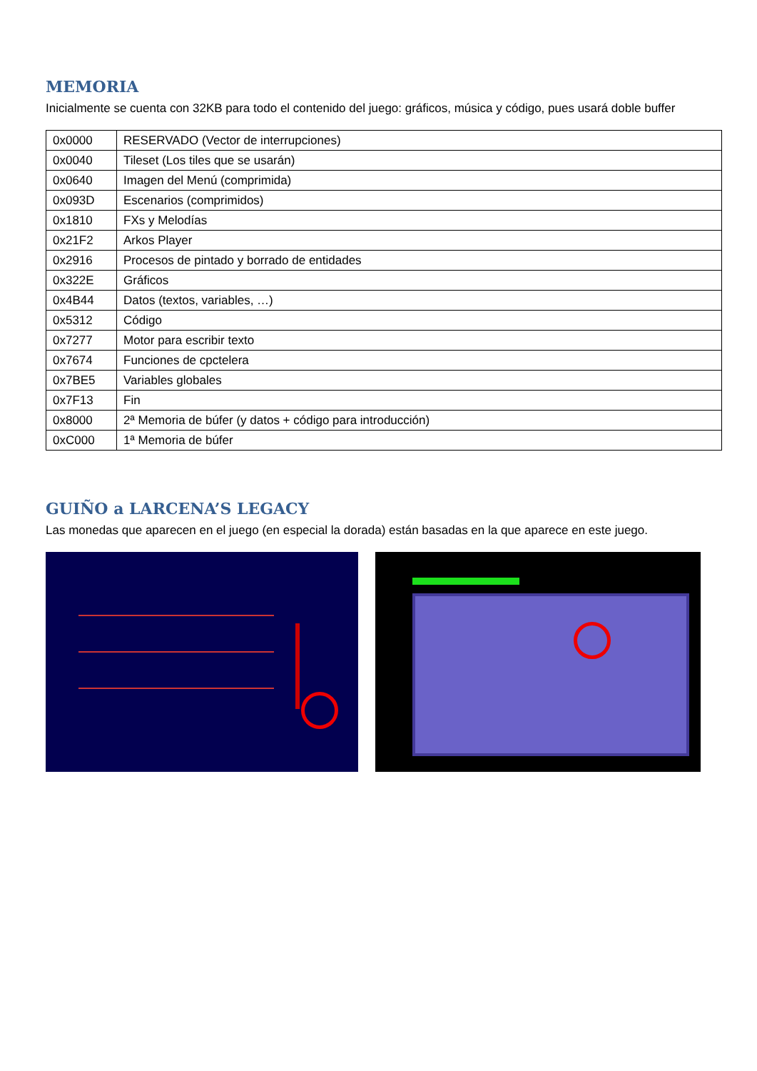MEMORIA
Inicialmente se cuenta con 32KB para todo el contenido del juego: gráficos, música y código, pues usará doble buffer
| 0x0000 | RESERVADO (Vector de interrupciones) |
| 0x0040 | Tileset (Los tiles que se usarán) |
| 0x0640 | Imagen del Menú (comprimida) |
| 0x093D | Escenarios (comprimidos) |
| 0x1810 | FXs y Melodías |
| 0x21F2 | Arkos Player |
| 0x2916 | Procesos de pintado y borrado de entidades |
| 0x322E | Gráficos |
| 0x4B44 | Datos (textos, variables, …) |
| 0x5312 | Código |
| 0x7277 | Motor para escribir texto |
| 0x7674 | Funciones de cpctelera |
| 0x7BE5 | Variables globales |
| 0x7F13 | Fin |
| 0x8000 | 2ª Memoria de búfer (y datos + código para introducción) |
| 0xC000 | 1ª Memoria de búfer |
GUIÑO a LARCENA’S LEGACY
Las monedas que aparecen en el juego (en especial la dorada) están basadas en la que aparece en este juego.